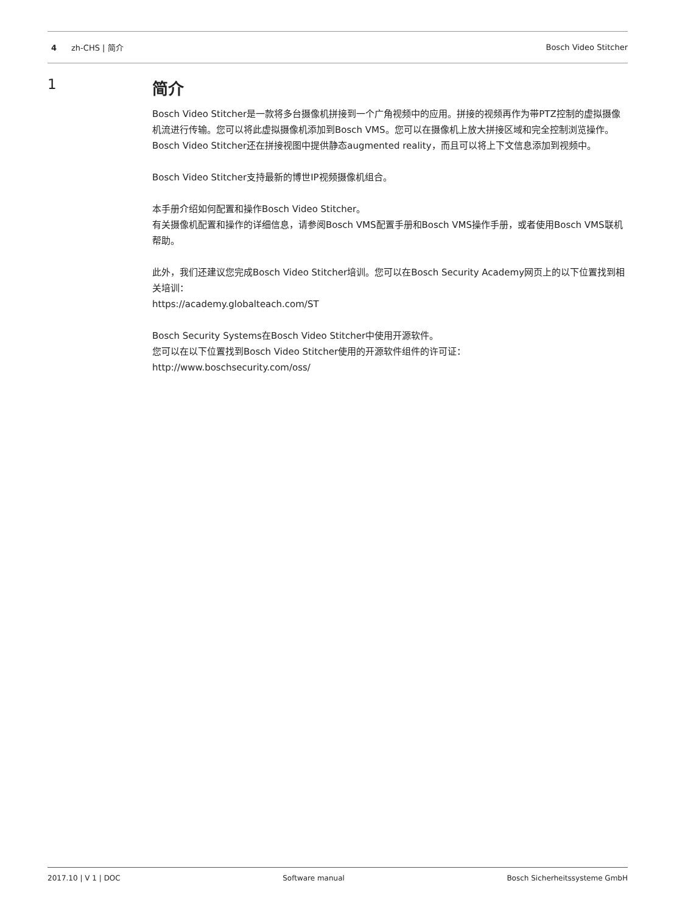4 zh-CHS | 简介 Bosch Video Stitcher
1 简介
Bosch Video Stitcher是一款将多台摄像机拼接到一个广角视频中的应用。拼接的视频再作为带PTZ控制的虚拟摄像机流进行传输。您可以将此虚拟摄像机添加到Bosch VMS。您可以在摄像机上放大拼接区域和完全控制浏览操作。
Bosch Video Stitcher还在拼接视图中提供静态augmented reality，而且可以将上下文信息添加到视频中。
Bosch Video Stitcher支持最新的博世IP视频摄像机组合。
本手册介绍如何配置和操作Bosch Video Stitcher。
有关摄像机配置和操作的详细信息，请参阅Bosch VMS配置手册和Bosch VMS操作手册，或者使用Bosch VMS联机帮助。
此外，我们还建议您完成Bosch Video Stitcher培训。您可以在Bosch Security Academy网页上的以下位置找到相关培训：
https://academy.globalteach.com/ST
Bosch Security Systems在Bosch Video Stitcher中使用开源软件。
您可以在以下位置找到Bosch Video Stitcher使用的开源软件组件的许可证：
http://www.boschsecurity.com/oss/
2017.10 | V 1 | DOC Software manual Bosch Sicherheitssysteme GmbH